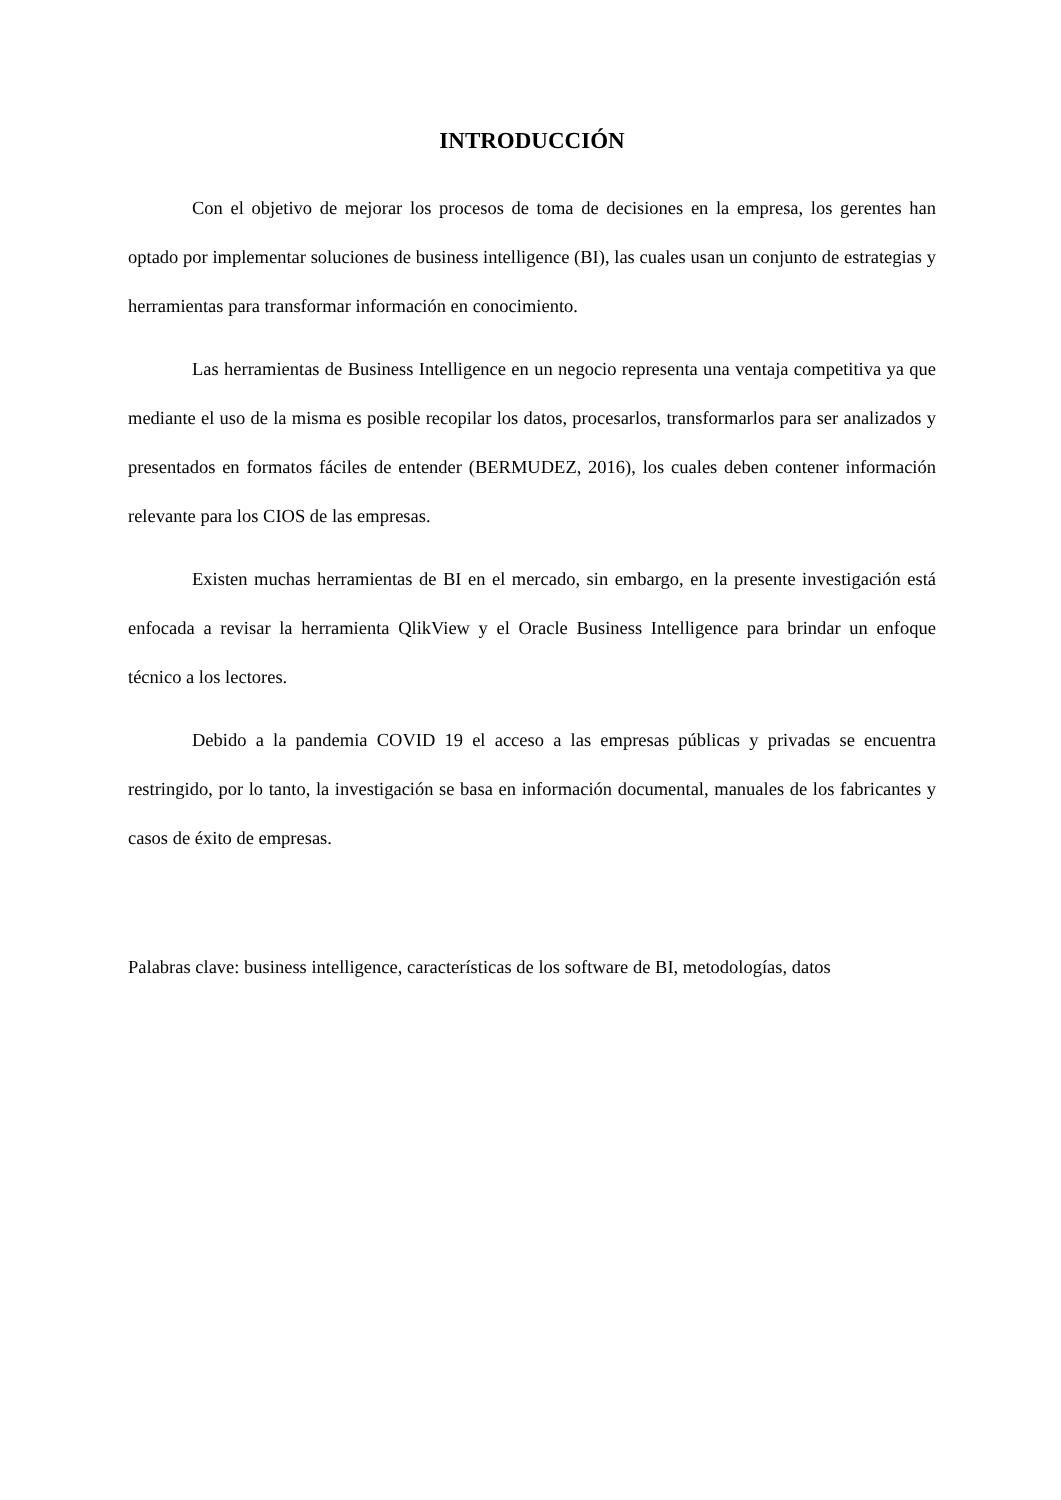INTRODUCCIÓN
Con el objetivo de mejorar los procesos de toma de decisiones en la empresa, los gerentes han optado por implementar soluciones de business intelligence (BI), las cuales usan un conjunto de estrategias y herramientas para transformar información en conocimiento.
Las herramientas de Business Intelligence en un negocio representa una ventaja competitiva ya que mediante el uso de la misma es posible recopilar los datos, procesarlos, transformarlos para ser analizados y presentados en formatos fáciles de entender (BERMUDEZ, 2016), los cuales deben contener información relevante para los CIOS de las empresas.
Existen muchas herramientas de BI en el mercado, sin embargo, en la presente investigación está enfocada a revisar la herramienta QlikView y el Oracle Business Intelligence para brindar un enfoque técnico a los lectores.
Debido a la pandemia COVID 19 el acceso a las empresas públicas y privadas se encuentra restringido, por lo tanto, la investigación se basa en información documental, manuales de los fabricantes y casos de éxito de empresas.
Palabras clave: business intelligence, características de los software de BI, metodologías, datos